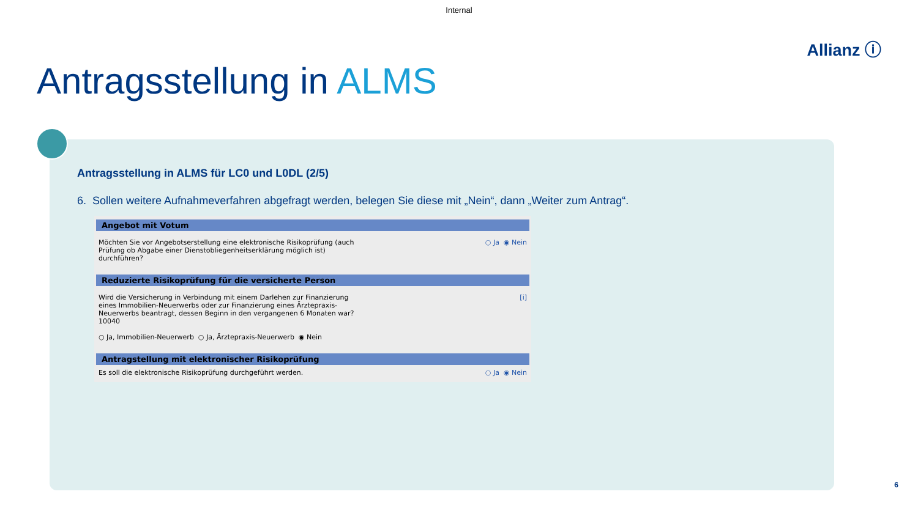Internal
Allianz ⓘ
Antragsstellung in ALMS
Antragsstellung in ALMS für LC0 und L0DL (2/5)
6. Sollen weitere Aufnahmeverfahren abgefragt werden, belegen Sie diese mit „Nein“, dann „Weiter zum Antrag“.
Angebot mit Votum
Möchten Sie vor Angebotserstellung eine elektronische Risikoprüfung (auch
Prüfung ob Abgabe einer Dienstobliegenheitserklärung möglich ist)
durchführen?
○ Ja ◉ Nein
Reduzierte Risikoprüfung für die versicherte Person
Wird die Versicherung in Verbindung mit einem Darlehen zur Finanzierung
eines Immobilien-Neuerwerbs oder zur Finanzierung eines Ärztepraxis-
Neuerwerbs beantragt, dessen Beginn in den vergangenen 6 Monaten war?
10040
○ Ja, Immobilien-Neuerwerb ○ Ja, Ärztepraxis-Neuerwerb ◉ Nein
[i]
Antragstellung mit elektronischer Risikoprüfung
Es soll die elektronische Risikoprüfung durchgeführt werden.
○ Ja ◉ Nein
6